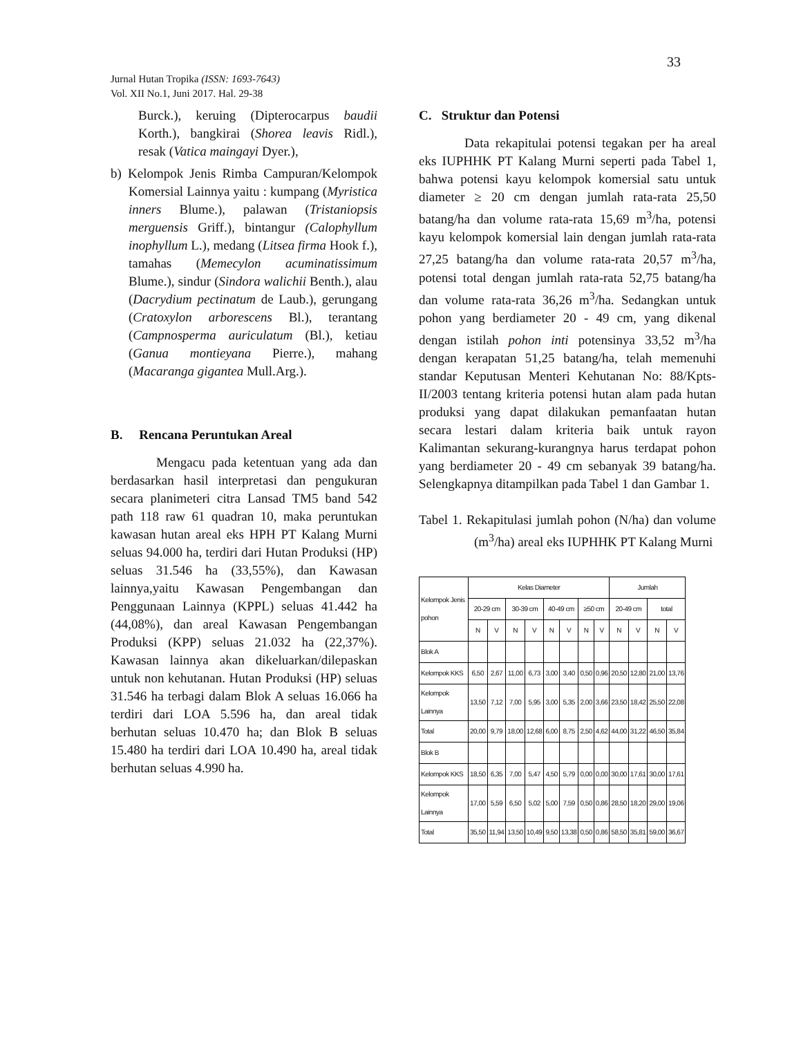33
Jurnal Hutan Tropika (ISSN: 1693-7643)
Vol. XII No.1, Juni 2017. Hal. 29-38
Burck.), keruing (Dipterocarpus baudii Korth.), bangkirai (Shorea leavis Ridl.), resak (Vatica maingayi Dyer.),
b) Kelompok Jenis Rimba Campuran/Kelompok Komersial Lainnya yaitu : kumpang (Myristica inners Blume.), palawan (Tristaniopsis merguensis Griff.), bintangur (Calophyllum inophyllum L.), medang (Litsea firma Hook f.), tamahas (Memecylon acuminatissimum Blume.), sindur (Sindora walichii Benth.), alau (Dacrydium pectinatum de Laub.), gerungang (Cratoxylon arborescens Bl.), terantang (Campnosperma auriculatum (Bl.), ketiau (Ganua montieyana Pierre.), mahang (Macaranga gigantea Mull.Arg.).
B. Rencana Peruntukan Areal
Mengacu pada ketentuan yang ada dan berdasarkan hasil interpretasi dan pengukuran secara planimeteri citra Lansad TM5 band 542 path 118 raw 61 quadran 10, maka peruntukan kawasan hutan areal eks HPH PT Kalang Murni seluas 94.000 ha, terdiri dari Hutan Produksi (HP) seluas 31.546 ha (33,55%), dan Kawasan lainnya,yaitu Kawasan Pengembangan dan Penggunaan Lainnya (KPPL) seluas 41.442 ha (44,08%), dan areal Kawasan Pengembangan Produksi (KPP) seluas 21.032 ha (22,37%). Kawasan lainnya akan dikeluarkan/dilepaskan untuk non kehutanan. Hutan Produksi (HP) seluas 31.546 ha terbagi dalam Blok A seluas 16.066 ha terdiri dari LOA 5.596 ha, dan areal tidak berhutan seluas 10.470 ha; dan Blok B seluas 15.480 ha terdiri dari LOA 10.490 ha, areal tidak berhutan seluas 4.990 ha.
C. Struktur dan Potensi
Data rekapitulai potensi tegakan per ha areal eks IUPHHK PT Kalang Murni seperti pada Tabel 1, bahwa potensi kayu kelompok komersial satu untuk diameter ≥ 20 cm dengan jumlah rata-rata 25,50 batang/ha dan volume rata-rata 15,69 m<sup>3</sup>/ha, potensi kayu kelompok komersial lain dengan jumlah rata-rata 27,25 batang/ha dan volume rata-rata 20,57 m<sup>3</sup>/ha, potensi total dengan jumlah rata-rata 52,75 batang/ha dan volume rata-rata 36,26 m<sup>3</sup>/ha. Sedangkan untuk pohon yang berdiameter 20 - 49 cm, yang dikenal dengan istilah pohon inti potensinya 33,52 m<sup>3</sup>/ha dengan kerapatan 51,25 batang/ha, telah memenuhi standar Keputusan Menteri Kehutanan No: 88/Kpts-II/2003 tentang kriteria potensi hutan alam pada hutan produksi yang dapat dilakukan pemanfaatan hutan secara lestari dalam kriteria baik untuk rayon Kalimantan sekurang-kurangnya harus terdapat pohon yang berdiameter 20 - 49 cm sebanyak 39 batang/ha. Selengkapnya ditampilkan pada Tabel 1 dan Gambar 1.
Tabel 1. Rekapitulasi jumlah pohon (N/ha) dan volume (m<sup>3</sup>/ha) areal eks IUPHHK PT Kalang Murni
| Kelompok Jenis pohon | Kelas Diameter | | | | | | | | Jumlah | | | |
| --- | --- | --- | --- | --- | --- | --- | --- | --- | --- | --- | --- | --- |
| | 20-29 cm | | 30-39 cm | | 40-49 cm | | ≥50 cm | | 20-49 cm | | total | |
| | N | V | N | V | N | V | N | V | N | V | N | V |
| Blok A | | | | | | | | | | | | |
| Kelompok KKS | 6,50 | 2,67 | 11,00 | 6,73 | 3,00 | 3,40 | 0,50 | 0,96 | 20,50 | 12,80 | 21,00 | 13,76 |
| Kelompok Lainnya | 13,50 | 7,12 | 7,00 | 5,95 | 3,00 | 5,35 | 2,00 | 3,66 | 23,50 | 18,42 | 25,50 | 22,08 |
| Total | 20,00 | 9,79 | 18,00 | 12,68 | 6,00 | 8,75 | 2,50 | 4,62 | 44,00 | 31,22 | 46,50 | 35,84 |
| Blok B | | | | | | | | | | | | |
| Kelompok KKS | 18,50 | 6,35 | 7,00 | 5,47 | 4,50 | 5,79 | 0,00 | 0,00 | 30,00 | 17,61 | 30,00 | 17,61 |
| Kelompok Lainnya | 17,00 | 5,59 | 6,50 | 5,02 | 5,00 | 7,59 | 0,50 | 0,86 | 28,50 | 18,20 | 29,00 | 19,06 |
| Total | 35,50 | 11,94 | 13,50 | 10,49 | 9,50 | 13,38 | 0,50 | 0,86 | 58,50 | 35,81 | 59,00 | 36,67 |